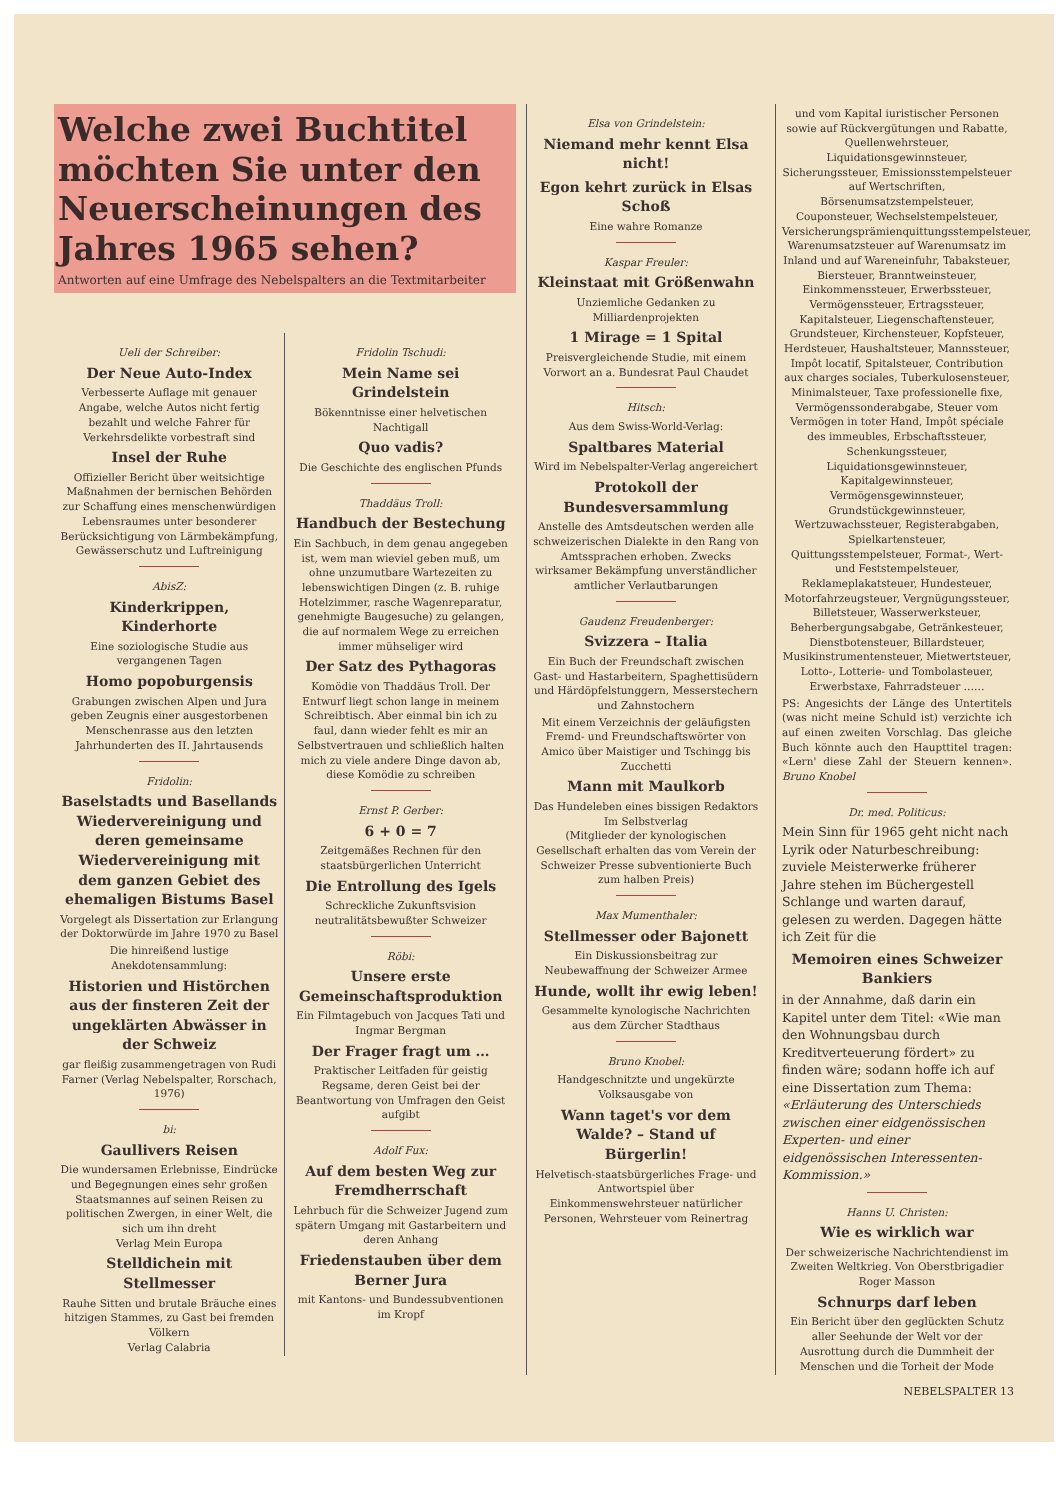Welche zwei Buchtitel möchten Sie unter den Neuerscheinungen des Jahres 1965 sehen?
Antworten auf eine Umfrage des Nebelspalters an die Textmitarbeiter
Ueli der Schreiber:
Der Neue Auto-Index
Verbesserte Auflage mit genauer Angabe, welche Autos nicht fertig bezahlt und welche Fahrer für Verkehrsdelikte vorbestraft sind
Insel der Ruhe
Offizieller Bericht über weitsichtige Maßnahmen der bernischen Behörden zur Schaffung eines menschenwürdigen Lebensraumes unter besonderer Berücksichtigung von Lärmbekämpfung, Gewässerschutz und Luftreinigung
AbisZ:
Kinderkrippen, Kinderhorte
Eine soziologische Studie aus vergangenen Tagen
Homo popoburgensis
Grabungen zwischen Alpen und Jura geben Zeugnis einer ausgestorbenen Menschenrasse aus den letzten Jahrhunderten des II. Jahrtausends
Fridolin:
Baselstadts und Basellands Wiedervereinigung und deren gemeinsame Wiedervereinigung mit dem ganzen Gebiet des ehemaligen Bistums Basel
Vorgelegt als Dissertation zur Erlangung der Doktorwürde im Jahre 1970 zu Basel
Die hinreißend lustige Anekdotensammlung:
Historien und Histörchen aus der finsteren Zeit der ungeklärten Abwässer in der Schweiz
gar fleißig zusammengetragen von Rudi Farner (Verlag Nebelspalter, Rorschach, 1976)
bi:
Gaullivers Reisen
Die wundersamen Erlebnisse, Eindrücke und Begegnungen eines sehr großen Staatsmannes auf seinen Reisen zu politischen Zwergen, in einer Welt, die sich um ihn dreht
Verlag Mein Europa
Stelldichein mit Stellmesser
Rauhe Sitten und brutale Bräuche eines hitzigen Stammes, zu Gast bei fremden Völkern
Verlag Calabria
Fridolin Tschudi:
Mein Name sei Grindelstein
Bökenntnisse einer helvetischen Nachtigall
Quo vadis?
Die Geschichte des englischen Pfunds
Thaddäus Troll:
Handbuch der Bestechung
Ein Sachbuch, in dem genau angegeben ist, wem man wieviel geben muß, um ohne unzumutbare Wartezeiten zu lebenswichtigen Dingen (z. B. ruhige Hotelzimmer, rasche Wagenreparatur, genehmigte Baugesuche) zu gelangen, die auf normalem Wege zu erreichen immer mühseliger wird
Der Satz des Pythagoras
Komödie von Thaddäus Troll. Der Entwurf liegt schon lange in meinem Schreibtisch. Aber einmal bin ich zu faul, dann wieder fehlt es mir an Selbstvertrauen und schließlich halten mich zu viele andere Dinge davon ab, diese Komödie zu schreiben
Ernst P. Gerber:
6 + 0 = 7
Zeitgemäßes Rechnen für den staatsbürgerlichen Unterricht
Die Entrollung des Igels
Schreckliche Zukunftsvision neutralitätsbewußter Schweizer
Röbi:
Unsere erste Gemeinschaftsproduktion
Ein Filmtagebuch von Jacques Tati und Ingmar Bergman
Der Frager fragt um …
Praktischer Leitfaden für geistig Regsame, deren Geist bei der Beantwortung von Umfragen den Geist aufgibt
Adolf Fux:
Auf dem besten Weg zur Fremdherrschaft
Lehrbuch für die Schweizer Jugend zum spätern Umgang mit Gastarbeitern und deren Anhang
Friedenstauben über dem Berner Jura
mit Kantons- und Bundessubventionen im Kropf
Elsa von Grindelstein:
Niemand mehr kennt Elsa nicht!
Egon kehrt zurück in Elsas Schoß
Eine wahre Romanze
Kaspar Freuler:
Kleinstaat mit Größenwahn
Unziemliche Gedanken zu Milliardenprojekten
1 Mirage = 1 Spital
Preisvergleichende Studie, mit einem Vorwort an a. Bundesrat Paul Chaudet
Hitsch:
Aus dem Swiss-World-Verlag:
Spaltbares Material
Wird im Nebelspalter-Verlag angereichert
Protokoll der Bundesversammlung
Anstelle des Amtsdeutschen werden alle schweizerischen Dialekte in den Rang von Amtssprachen erhoben. Zwecks wirksamer Bekämpfung unverständlicher amtlicher Verlautbarungen
Gaudenz Freudenberger:
Svizzera – Italia
Ein Buch der Freundschaft zwischen Gast- und Hastarbeitern, Spaghettisüdern und Härdöpfelstunggern, Messerstechern und Zahnstochern
Mit einem Verzeichnis der geläufigsten Fremd- und Freundschaftswörter von Amico über Maistiger und Tschingg bis Zucchetti
Mann mit Maulkorb
Das Hundeleben eines bissigen Redaktors
Im Selbstverlag
(Mitglieder der kynologischen Gesellschaft erhalten das vom Verein der Schweizer Presse subventionierte Buch zum halben Preis)
Max Mumenthaler:
Stellmesser oder Bajonett
Ein Diskussionsbeitrag zur Neubewaffnung der Schweizer Armee
Hunde, wollt ihr ewig leben!
Gesammelte kynologische Nachrichten aus dem Zürcher Stadthaus
Bruno Knobel:
Handgeschnitzte und ungekürzte Volksausgabe von
Wann taget's vor dem Walde? – Stand uf Bürgerlin!
Helvetisch-staatsbürgerliches Frage- und Antwortspiel über Einkommenswehrsteuer natürlicher Personen, Wehrsteuer vom Reinertrag
und vom Kapital iuristischer Personen sowie auf Rückvergütungen und Rabatte, Quellenwehrsteuer, Liquidationsgewinnsteuer, Sicherungssteuer, Emissionsstempelsteuer auf Wertschriften, Börsenumsatzstempelsteuer, Couponsteuer, Wechselstempelsteuer, Versicherungsprämienquittungsstempelsteuer, Warenumsatzsteuer auf Warenumsatz im Inland und auf Wareneinfuhr, Tabaksteuer, Biersteuer, Branntweinsteuer, Einkommenssteuer, Erwerbssteuer, Vermögenssteuer, Ertragssteuer, Kapitalsteuer, Liegenschaftensteuer, Grundsteuer, Kirchensteuer, Kopfsteuer, Herdsteuer, Haushaltsteuer, Mannssteuer, Impôt locatif, Spitalsteuer, Contribution aux charges sociales, Tuberkulosensteuer, Minimalsteuer, Taxe professionelle fixe, Vermögenssonderabgabe, Steuer vom Vermögen in toter Hand, Impôt spéciale des immeubles, Erbschaftssteuer, Schenkungssteuer, Liquidationsgewinnsteuer, Kapitalgewinnsteuer, Vermögensgewinnsteuer, Grundstückgewinnsteuer, Wertzuwachssteuer, Registerabgaben, Spielkartensteuer, Quittungsstempelsteuer, Format-, Wert- und Feststempelsteuer, Reklameplakatsteuer, Hundesteuer, Motorfahrzeugsteuer, Vergnügungssteuer, Billetsteuer, Wasserwerksteuer, Beherbergungsabgabe, Getränkesteuer, Dienstbotensteuer, Billardsteuer, Musikinstrumentensteuer, Mietwertsteuer, Lotto-, Lotterie- und Tombolasteuer, Erwerbstaxe, Fahrradsteuer ……
PS: Angesichts der Länge des Untertitels (was nicht meine Schuld ist) verzichte ich auf einen zweiten Vorschlag. Das gleiche Buch könnte auch den Haupttitel tragen: «Lern' diese Zahl der Steuern kennen». Bruno Knobel
Dr. med. Politicus:
Mein Sinn für 1965 geht nicht nach Lyrik oder Naturbeschreibung: zuviele Meisterwerke früherer Jahre stehen im Büchergestell Schlange und warten darauf, gelesen zu werden. Dagegen hätte ich Zeit für die
Memoiren eines Schweizer Bankiers
in der Annahme, daß darin ein Kapitel unter dem Titel: «Wie man den Wohnungsbau durch Kreditverteuerung fördert» zu finden wäre; sodann hoffe ich auf eine Dissertation zum Thema: «Erläuterung des Unterschieds zwischen einer eidgenössischen Experten- und einer eidgenössischen Interessenten-Kommission.»
Hanns U. Christen:
Wie es wirklich war
Der schweizerische Nachrichtendienst im Zweiten Weltkrieg. Von Oberstbrigadier Roger Masson
Schnurps darf leben
Ein Bericht über den geglückten Schutz aller Seehunde der Welt vor der Ausrottung durch die Dummheit der Menschen und die Torheit der Mode
NEBELSPALTER 13